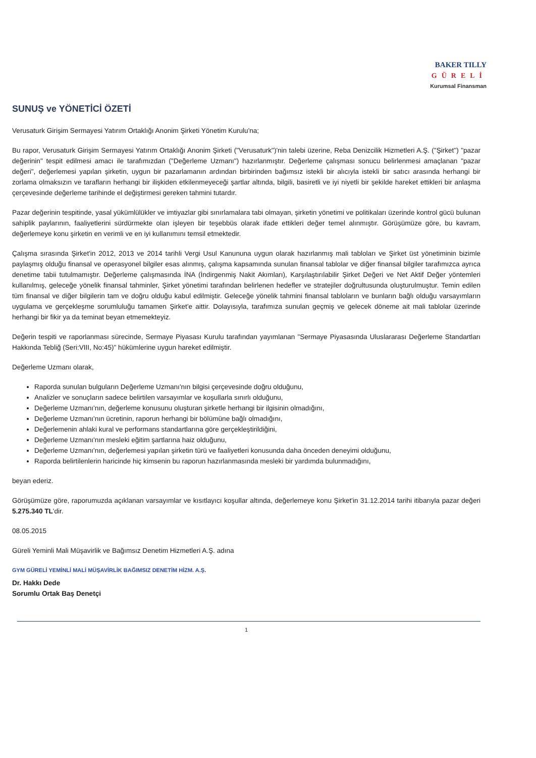BAKER TILLY
GÜRELİ
Kurumsal Finansman
SUNUŞ ve YÖNETİCİ ÖZETİ
Verusaturk Girişim Sermayesi Yatırım Ortaklığı Anonim Şirketi Yönetim Kurulu'na;
Bu rapor, Verusaturk Girişim Sermayesi Yatırım Ortaklığı Anonim Şirketi ("Verusaturk")'nin talebi üzerine, Reba Denizcilik Hizmetleri A.Ş. ("Şirket") "pazar değerinin" tespit edilmesi amacı ile tarafımızdan ("Değerleme Uzmanı") hazırlanmıştır. Değerleme çalışması sonucu belirlenmesi amaçlanan "pazar değeri", değerlemesi yapılan şirketin, uygun bir pazarlamanın ardından birbirinden bağımsız istekli bir alıcıyla istekli bir satıcı arasında herhangi bir zorlama olmaksızın ve tarafların herhangi bir ilişkiden etkilenmeyeceği şartlar altında, bilgili, basiretli ve iyi niyetli bir şekilde hareket ettikleri bir anlaşma çerçevesinde değerleme tarihinde el değiştirmesi gereken tahmini tutardır.
Pazar değerinin tespitinde, yasal yükümlülükler ve imtiyazlar gibi sınırlamalara tabi olmayan, şirketin yönetimi ve politikaları üzerinde kontrol gücü bulunan sahiplik paylarının, faaliyetlerini sürdürmekte olan işleyen bir teşebbüs olarak ifade ettikleri değer temel alınmıştır. Görüşümüze göre, bu kavram, değerlemeye konu şirketin en verimli ve en iyi kullanımını temsil etmektedir.
Çalışma sırasında Şirket'in 2012, 2013 ve 2014 tarihli Vergi Usul Kanununa uygun olarak hazırlanmış mali tabloları ve Şirket üst yönetiminin bizimle paylaşmış olduğu finansal ve operasyonel bilgiler esas alınmış, çalışma kapsamında sunulan finansal tablolar ve diğer finansal bilgiler tarafımızca ayrıca denetime tabii tutulmamıştır. Değerleme çalışmasında İNA (İndirgenmiş Nakit Akımları), Karşılaştırılabilir Şirket Değeri ve Net Aktif Değer yöntemleri kullanılmış, geleceğe yönelik finansal tahminler, Şirket yönetimi tarafından belirlenen hedefler ve stratejiler doğrultusunda oluşturulmuştur. Temin edilen tüm finansal ve diğer bilgilerin tam ve doğru olduğu kabul edilmiştir. Geleceğe yönelik tahmini finansal tabloların ve bunların bağlı olduğu varsayımların uygulama ve gerçekleşme sorumluluğu tamamen Şirket'e aittir. Dolayısıyla, tarafımıza sunulan geçmiş ve gelecek döneme ait mali tablolar üzerinde herhangi bir fikir ya da teminat beyan etmemekteyiz.
Değerin tespiti ve raporlanması sürecinde, Sermaye Piyasası Kurulu tarafından yayımlanan "Sermaye Piyasasında Uluslararası Değerleme Standartları Hakkında Tebliğ (Seri:VIII, No:45)" hükümlerine uygun hareket edilmiştir.
Değerleme Uzmanı olarak,
Raporda sunulan bulguların Değerleme Uzmanı'nın bilgisi çerçevesinde doğru olduğunu,
Analizler ve sonuçların sadece belirtilen varsayımlar ve koşullarla sınırlı olduğunu,
Değerleme Uzmanı'nın, değerleme konusunu oluşturan şirketle herhangi bir ilgisinin olmadığını,
Değerleme Uzmanı'nın ücretinin, raporun herhangi bir bölümüne bağlı olmadığını,
Değerlemenin ahlaki kural ve performans standartlarına göre gerçekleştirildiğini,
Değerleme Uzmanı'nın mesleki eğitim şartlarına haiz olduğunu,
Değerleme Uzmanı'nın, değerlemesi yapılan şirketin türü ve faaliyetleri konusunda daha önceden deneyimi olduğunu,
Raporda belirtilenlerin haricinde hiç kimsenin bu raporun hazırlanmasında mesleki bir yardımda bulunmadığını,
beyan ederiz.
Görüşümüze göre, raporumuzda açıklanan varsayımlar ve kısıtlayıcı koşullar altında, değerlemeye konu Şirket'in 31.12.2014 tarihi itibarıyla pazar değeri 5.275.340 TL'dir.
08.05.2015
Güreli Yeminli Mali Müşavirlik ve Bağımsız Denetim Hizmetleri A.Ş. adına
GYM GÜRELİ YEMİNLİ MALİ MÜŞAVİRLİK BAĞIMSIZ DENETİM HİZM. A.Ş.
Dr. Hakkı Dede
Sorumlu Ortak Baş Denetçi
1